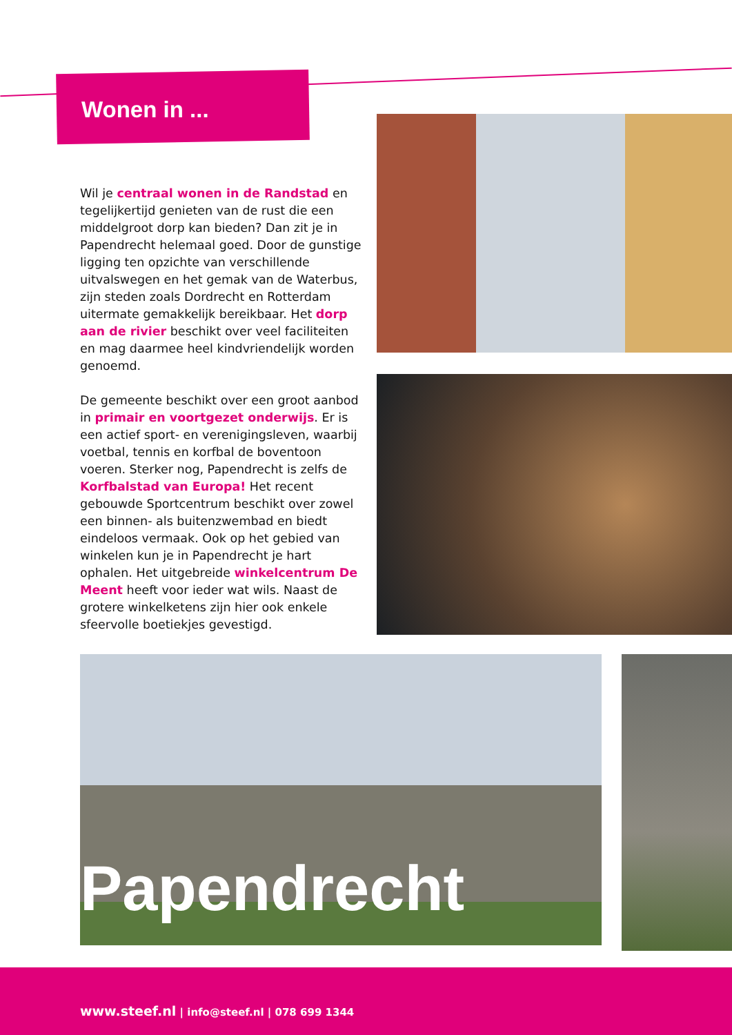Wonen in ...
Wil je centraal wonen in de Randstad en tegelijkertijd genieten van de rust die een middelgroot dorp kan bieden? Dan zit je in Papendrecht helemaal goed. Door de gunstige ligging ten opzichte van verschillende uitvalswegen en het gemak van de Waterbus, zijn steden zoals Dordrecht en Rotterdam uitermate gemakkelijk bereikbaar. Het dorp aan de rivier beschikt over veel faciliteiten en mag daarmee heel kindvriendelijk worden genoemd.
De gemeente beschikt over een groot aanbod in primair en voortgezet onderwijs. Er is een actief sport- en verenigingsleven, waarbij voetbal, tennis en korfbal de boventoon voeren. Sterker nog, Papendrecht is zelfs de Korfbalstad van Europa! Het recent gebouwde Sportcentrum beschikt over zowel een binnen- als buitenzwembad en biedt eindeloos vermaak. Ook op het gebied van winkelen kun je in Papendrecht je hart ophalen. Het uitgebreide winkelcentrum De Meent heeft voor ieder wat wils. Naast de grotere winkelketens zijn hier ook enkele sfeervolle boetiekjes gevestigd.
Papendrecht
www.steef.nl | info@steef.nl | 078 699 1344